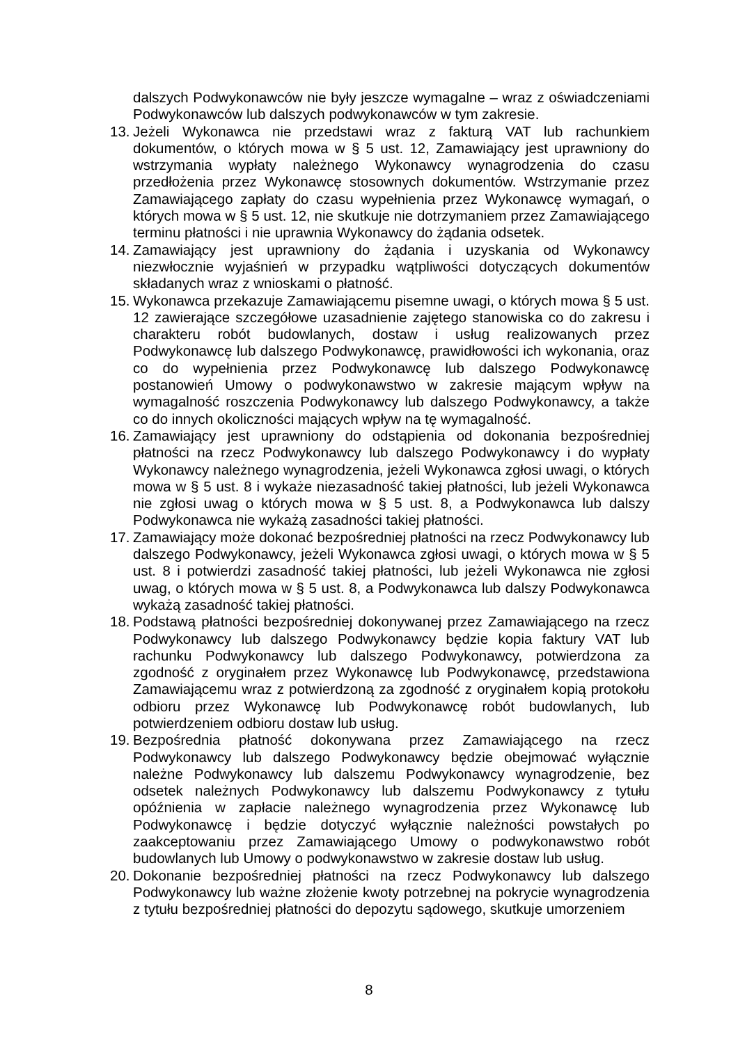dalszych Podwykonawców nie były jeszcze wymagalne – wraz z oświadczeniami Podwykonawców lub dalszych podwykonawców w tym zakresie.
13.
Jeżeli Wykonawca nie przedstawi wraz z fakturą VAT lub rachunkiem dokumentów, o których mowa w § 5 ust. 12, Zamawiający jest uprawniony do wstrzymania wypłaty należnego Wykonawcy wynagrodzenia do czasu przedłożenia przez Wykonawcę stosownych dokumentów. Wstrzymanie przez Zamawiającego zapłaty do czasu wypełnienia przez Wykonawcę wymagań, o których mowa w § 5 ust. 12, nie skutkuje nie dotrzymaniem przez Zamawiającego terminu płatności i nie uprawnia Wykonawcy do żądania odsetek.
14.
Zamawiający jest uprawniony do żądania i uzyskania od Wykonawcy niezwłocznie wyjaśnień w przypadku wątpliwości dotyczących dokumentów składanych wraz z wnioskami o płatność.
15.
Wykonawca przekazuje Zamawiającemu pisemne uwagi, o których mowa § 5 ust. 12 zawierające szczegółowe uzasadnienie zajętego stanowiska co do zakresu i charakteru robót budowlanych, dostaw i usług realizowanych przez Podwykonawcę lub dalszego Podwykonawcę, prawidłowości ich wykonania, oraz co do wypełnienia przez Podwykonawcę lub dalszego Podwykonawcę postanowień Umowy o podwykonawstwo w zakresie mającym wpływ na wymagalność roszczenia Podwykonawcy lub dalszego Podwykonawcy, a także co do innych okoliczności mających wpływ na tę wymagalność.
16.
Zamawiający jest uprawniony do odstąpienia od dokonania bezpośredniej płatności na rzecz Podwykonawcy lub dalszego Podwykonawcy i do wypłaty Wykonawcy należnego wynagrodzenia, jeżeli Wykonawca zgłosi uwagi, o których mowa w § 5 ust. 8 i wykaże niezasadność takiej płatności, lub jeżeli Wykonawca nie zgłosi uwag o których mowa w § 5 ust. 8, a Podwykonawca lub dalszy Podwykonawca nie wykażą zasadności takiej płatności.
17.
Zamawiający może dokonać bezpośredniej płatności na rzecz Podwykonawcy lub dalszego Podwykonawcy, jeżeli Wykonawca zgłosi uwagi, o których mowa w § 5 ust. 8 i potwierdzi zasadność takiej płatności, lub jeżeli Wykonawca nie zgłosi uwag, o których mowa w § 5 ust. 8, a Podwykonawca lub dalszy Podwykonawca wykażą zasadność takiej płatności.
18.
Podstawą płatności bezpośredniej dokonywanej przez Zamawiającego na rzecz Podwykonawcy lub dalszego Podwykonawcy będzie kopia faktury VAT lub rachunku Podwykonawcy lub dalszego Podwykonawcy, potwierdzona za zgodność z oryginałem przez Wykonawcę lub Podwykonawcę, przedstawiona Zamawiającemu wraz z potwierdzoną za zgodność z oryginałem kopią protokołu odbioru przez Wykonawcę lub Podwykonawcę robót budowlanych, lub potwierdzeniem odbioru dostaw lub usług.
19.
Bezpośrednia płatność dokonywana przez Zamawiającego na rzecz Podwykonawcy lub dalszego Podwykonawcy będzie obejmować wyłącznie należne Podwykonawcy lub dalszemu Podwykonawcy wynagrodzenie, bez odsetek należnych Podwykonawcy lub dalszemu Podwykonawcy z tytułu opóźnienia w zapłacie należnego wynagrodzenia przez Wykonawcę lub Podwykonawcę i będzie dotyczyć wyłącznie należności powstałych po zaakceptowaniu przez Zamawiającego Umowy o podwykonawstwo robót budowlanych lub Umowy o podwykonawstwo w zakresie dostaw lub usług.
20.
Dokonanie bezpośredniej płatności na rzecz Podwykonawcy lub dalszego Podwykonawcy lub ważne złożenie kwoty potrzebnej na pokrycie wynagrodzenia z tytułu bezpośredniej płatności do depozytu sądowego, skutkuje umorzeniem
8